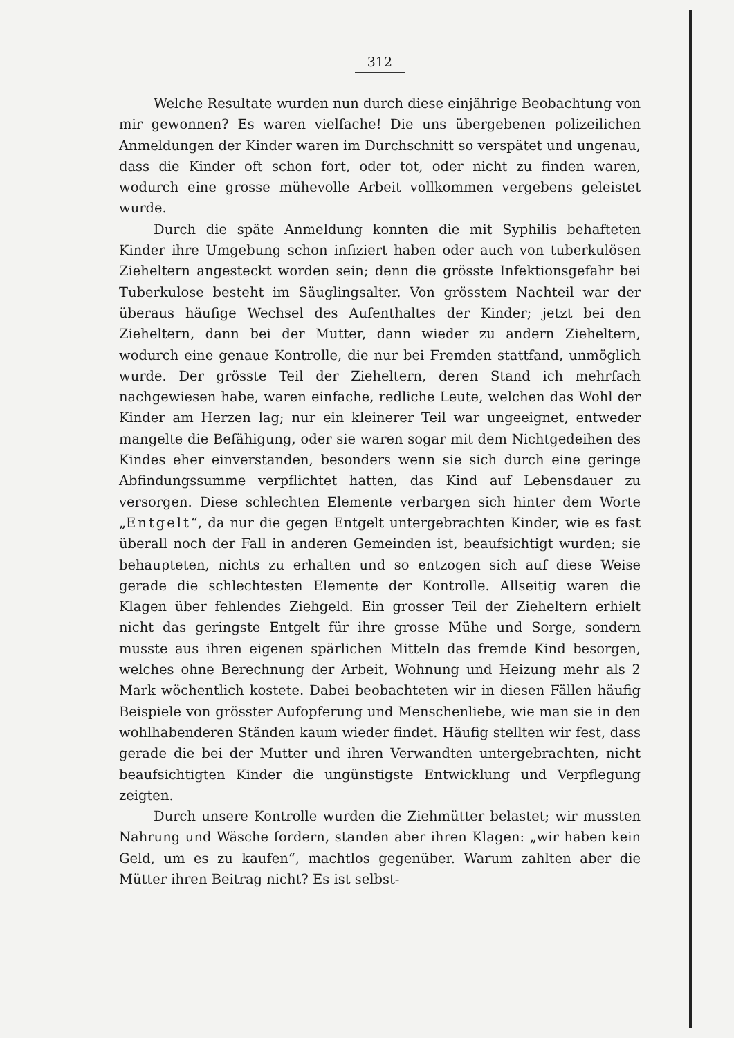312
Welche Resultate wurden nun durch diese einjährige Beobachtung von mir gewonnen? Es waren vielfache! Die uns übergebenen polizeilichen Anmeldungen der Kinder waren im Durchschnitt so verspätet und ungenau, dass die Kinder oft schon fort, oder tot, oder nicht zu finden waren, wodurch eine grosse mühevolle Arbeit vollkommen vergebens geleistet wurde.
Durch die späte Anmeldung konnten die mit Syphilis behafteten Kinder ihre Umgebung schon infiziert haben oder auch von tuberkulösen Zieheltern angesteckt worden sein; denn die grösste Infektionsgefahr bei Tuberkulose besteht im Säuglingsalter. Von grösstem Nachteil war der überaus häufige Wechsel des Aufenthaltes der Kinder; jetzt bei den Zieheltern, dann bei der Mutter, dann wieder zu andern Zieheltern, wodurch eine genaue Kontrolle, die nur bei Fremden stattfand, unmöglich wurde. Der grösste Teil der Zieheltern, deren Stand ich mehrfach nachgewiesen habe, waren einfache, redliche Leute, welchen das Wohl der Kinder am Herzen lag; nur ein kleinerer Teil war ungeeignet, entweder mangelte die Befähigung, oder sie waren sogar mit dem Nichtgedeihen des Kindes eher einverstanden, besonders wenn sie sich durch eine geringe Abfindungssumme verpflichtet hatten, das Kind auf Lebensdauer zu versorgen. Diese schlechten Elemente verbargen sich hinter dem Worte „Entgelt“, da nur die gegen Entgelt untergebrachten Kinder, wie es fast überall noch der Fall in anderen Gemeinden ist, beaufsichtigt wurden; sie behaupteten, nichts zu erhalten und so entzogen sich auf diese Weise gerade die schlechtesten Elemente der Kontrolle. Allseitig waren die Klagen über fehlendes Ziehgeld. Ein grosser Teil der Zieheltern erhielt nicht das geringste Entgelt für ihre grosse Mühe und Sorge, sondern musste aus ihren eigenen spärlichen Mitteln das fremde Kind besorgen, welches ohne Berechnung der Arbeit, Wohnung und Heizung mehr als 2 Mark wöchentlich kostete. Dabei beobachteten wir in diesen Fällen häufig Beispiele von grösster Aufopferung und Menschenliebe, wie man sie in den wohlhabenderen Ständen kaum wieder findet. Häufig stellten wir fest, dass gerade die bei der Mutter und ihren Verwandten untergebrachten, nicht beaufsichtigten Kinder die ungünstigste Entwicklung und Verpflegung zeigten.
Durch unsere Kontrolle wurden die Ziehmütter belastet; wir mussten Nahrung und Wäsche fordern, standen aber ihren Klagen: „wir haben kein Geld, um es zu kaufen“, machtlos gegenüber. Warum zahlten aber die Mütter ihren Beitrag nicht? Es ist selbst-